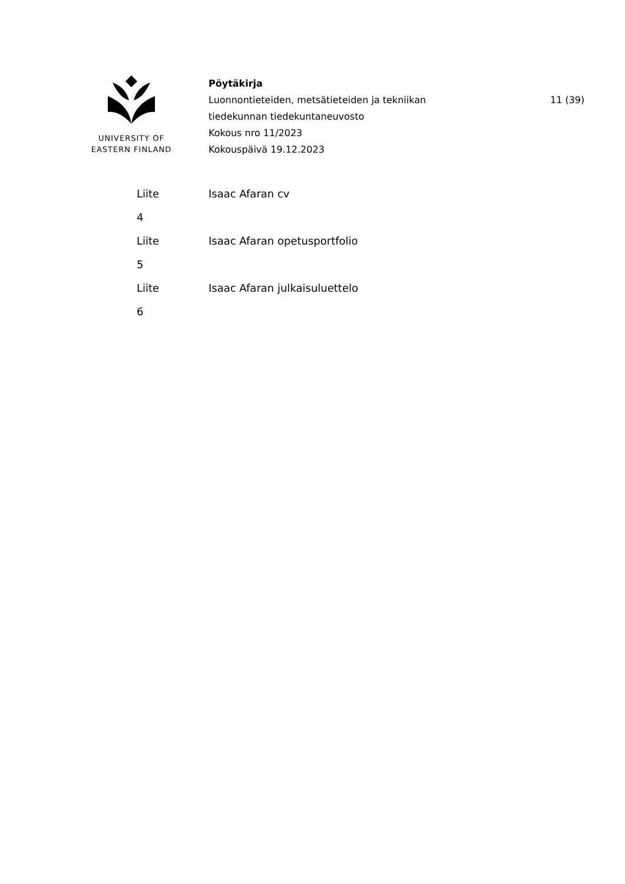UNIVERSITY OF
EASTERN FINLAND
Pöytäkirja
Luonnontieteiden, metsätieteiden ja tekniikan
tiedekunnan tiedekuntaneuvosto
Kokous nro 11/2023
Kokouspäivä 19.12.2023
11 (39)
| Liite | Isaac Afaran cv |
| 4 | |
| Liite | Isaac Afaran opetusportfolio |
| 5 | |
| Liite | Isaac Afaran julkaisuluettelo |
| 6 | |